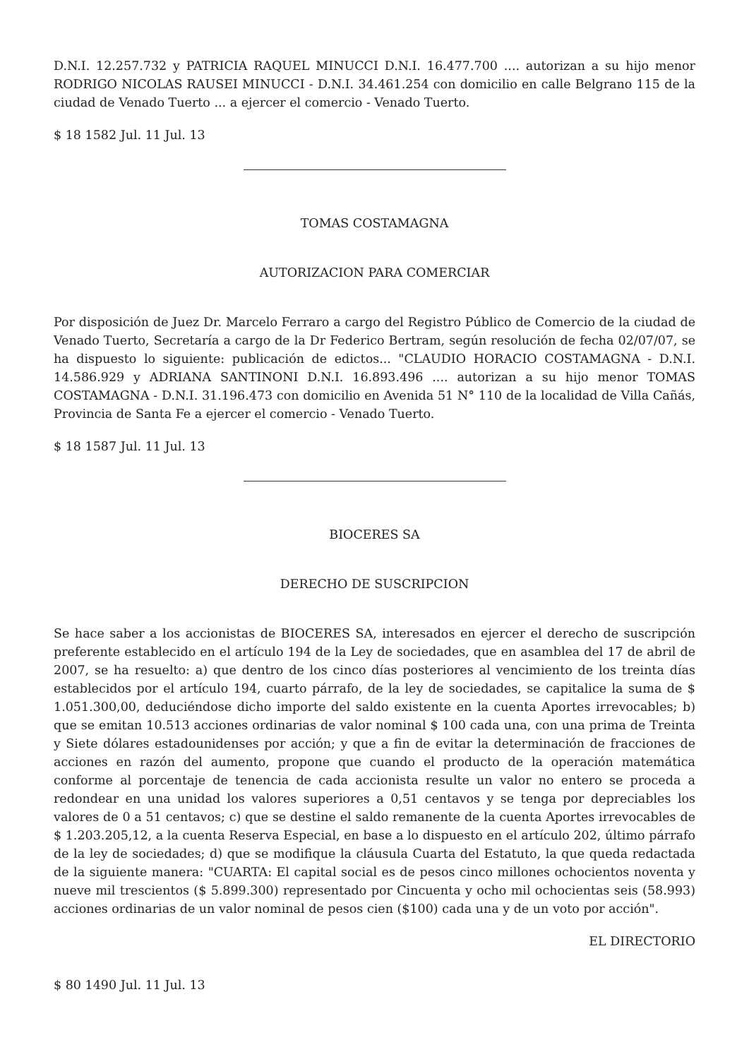D.N.I. 12.257.732 y PATRICIA RAQUEL MINUCCI D.N.I. 16.477.700 .... autorizan a su hijo menor RODRIGO NICOLAS RAUSEI MINUCCI - D.N.I. 34.461.254 con domicilio en calle Belgrano 115 de la ciudad de Venado Tuerto ... a ejercer el comercio - Venado Tuerto.
$ 18 1582 Jul. 11 Jul. 13
TOMAS COSTAMAGNA
AUTORIZACION PARA COMERCIAR
Por disposición de Juez Dr. Marcelo Ferraro a cargo del Registro Público de Comercio de la ciudad de Venado Tuerto, Secretaría a cargo de la Dr Federico Bertram, según resolución de fecha 02/07/07, se ha dispuesto lo siguiente: publicación de edictos... "CLAUDIO HORACIO COSTAMAGNA - D.N.I. 14.586.929 y ADRIANA SANTINONI D.N.I. 16.893.496 .... autorizan a su hijo menor TOMAS COSTAMAGNA - D.N.I. 31.196.473 con domicilio en Avenida 51 N° 110 de la localidad de Villa Cañás, Provincia de Santa Fe a ejercer el comercio - Venado Tuerto.
$ 18 1587 Jul. 11 Jul. 13
BIOCERES SA
DERECHO DE SUSCRIPCION
Se hace saber a los accionistas de BIOCERES SA, interesados en ejercer el derecho de suscripción preferente establecido en el artículo 194 de la Ley de sociedades, que en asamblea del 17 de abril de 2007, se ha resuelto: a) que dentro de los cinco días posteriores al vencimiento de los treinta días establecidos por el artículo 194, cuarto párrafo, de la ley de sociedades, se capitalice la suma de $ 1.051.300,00, deduciéndose dicho importe del saldo existente en la cuenta Aportes irrevocables; b) que se emitan 10.513 acciones ordinarias de valor nominal $ 100 cada una, con una prima de Treinta y Siete dólares estadounidenses por acción; y que a fin de evitar la determinación de fracciones de acciones en razón del aumento, propone que cuando el producto de la operación matemática conforme al porcentaje de tenencia de cada accionista resulte un valor no entero se proceda a redondear en una unidad los valores superiores a 0,51 centavos y se tenga por depreciables los valores de 0 a 51 centavos; c) que se destine el saldo remanente de la cuenta Aportes irrevocables de $ 1.203.205,12, a la cuenta Reserva Especial, en base a lo dispuesto en el artículo 202, último párrafo de la ley de sociedades; d) que se modifique la cláusula Cuarta del Estatuto, la que queda redactada de la siguiente manera: "CUARTA: El capital social es de pesos cinco millones ochocientos noventa y nueve mil trescientos ($ 5.899.300) representado por Cincuenta y ocho mil ochocientas seis (58.993) acciones ordinarias de un valor nominal de pesos cien ($100) cada una y de un voto por acción".
EL DIRECTORIO
$ 80 1490 Jul. 11 Jul. 13